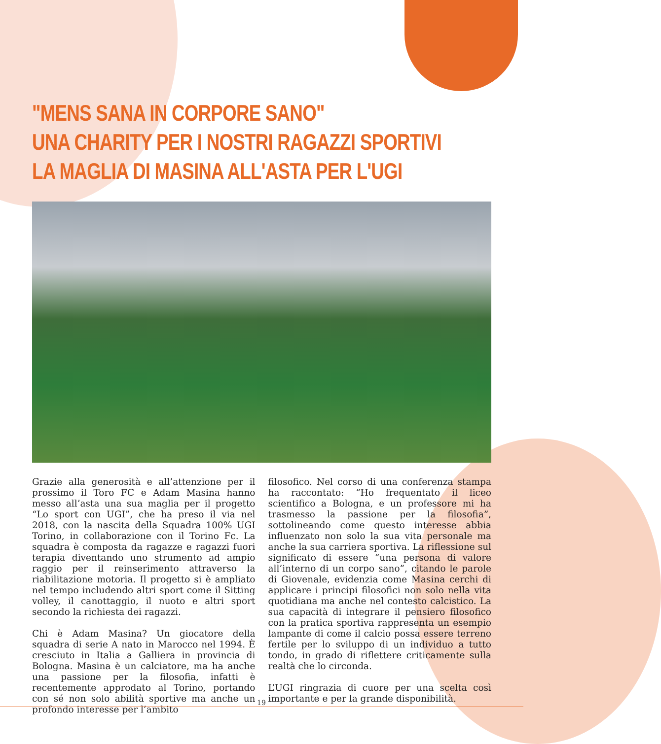"MENS SANA IN CORPORE SANO"
UNA CHARITY PER I NOSTRI RAGAZZI SPORTIVI
LA MAGLIA DI MASINA ALL'ASTA PER L'UGI
Grazie alla generosità e all’attenzione per il prossimo il Toro FC e Adam Masina hanno messo all’asta una sua maglia per il progetto “Lo sport con UGI”, che ha preso il via nel 2018, con la nascita della Squadra 100% UGI Torino, in collaborazione con il Torino Fc. La squadra è composta da ragazze e ragazzi fuori terapia diventando uno strumento ad ampio raggio per il reinserimento attraverso la riabilitazione motoria. Il progetto si è ampliato nel tempo includendo altri sport come il Sitting volley, il canottaggio, il nuoto e altri sport secondo la richiesta dei ragazzi.
Chi è Adam Masina? Un giocatore della squadra di serie A nato in Marocco nel 1994. È cresciuto in Italia a Galliera in provincia di Bologna. Masina è un calciatore, ma ha anche una passione per la filosofia, infatti è recentemente approdato al Torino, portando con sé non solo abilità sportive ma anche un profondo interesse per l’ambito
filosofico. Nel corso di una conferenza stampa ha raccontato: “Ho frequentato il liceo scientifico a Bologna, e un professore mi ha trasmesso la passione per la filosofia”, sottolineando come questo interesse abbia influenzato non solo la sua vita personale ma anche la sua carriera sportiva. La riflessione sul significato di essere “una persona di valore all’interno di un corpo sano”, citando le parole di Giovenale, evidenzia come Masina cerchi di applicare i principi filosofici non solo nella vita quotidiana ma anche nel contesto calcistico. La sua capacità di integrare il pensiero filosofico con la pratica sportiva rappresenta un esempio lampante di come il calcio possa essere terreno fertile per lo sviluppo di un individuo a tutto tondo, in grado di riflettere criticamente sulla realtà che lo circonda.
L’UGI ringrazia di cuore per una scelta così importante e per la grande disponibilità.
19